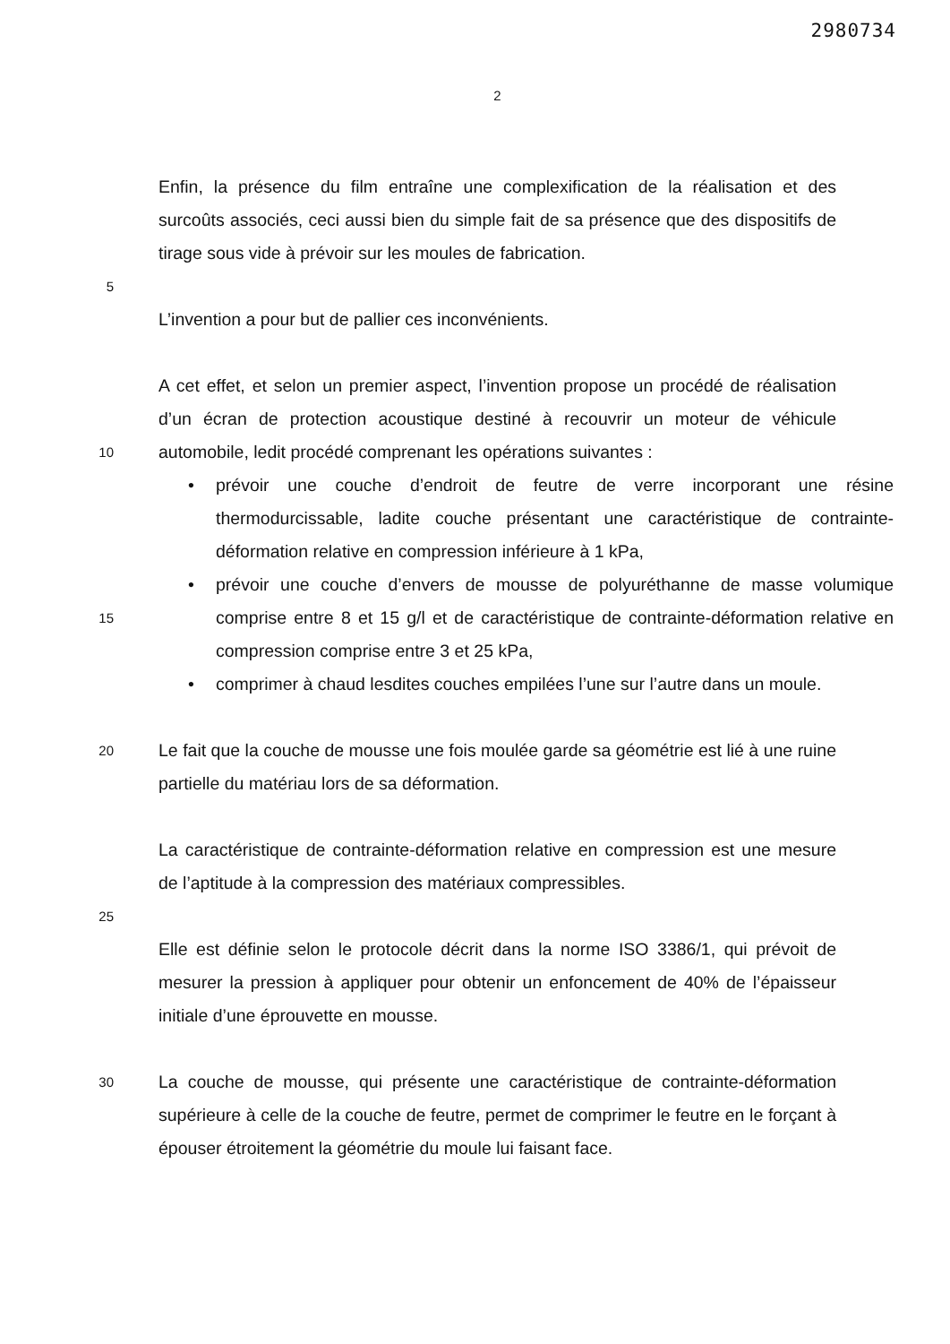2980734
2
Enfin, la présence du film entraîne une complexification de la réalisation et des surcoûts associés, ceci aussi bien du simple fait de sa présence que des dispositifs de tirage sous vide à prévoir sur les moules de fabrication.
5
L’invention a pour but de pallier ces inconvénients.
10
A cet effet, et selon un premier aspect, l’invention propose un procédé de réalisation d’un écran de protection acoustique destiné à recouvrir un moteur de véhicule automobile, ledit procédé comprenant les opérations suivantes :
• prévoir une couche d’endroit de feutre de verre incorporant une résine thermodurcissable, ladite couche présentant une caractéristique de contrainte-déformation relative en compression inférieure à 1 kPa,
15
• prévoir une couche d’envers de mousse de polyuréthanne de masse volumique comprise entre 8 et 15 g/l et de caractéristique de contrainte-déformation relative en compression comprise entre 3 et 25 kPa,
• comprimer à chaud lesdites couches empilées l’une sur l’autre dans un moule.
20
Le fait que la couche de mousse une fois moulée garde sa géométrie est lié à une ruine partielle du matériau lors de sa déformation.
La caractéristique de contrainte-déformation relative en compression est une mesure de l’aptitude à la compression des matériaux compressibles.
25
Elle est définie selon le protocole décrit dans la norme ISO 3386/1, qui prévoit de mesurer la pression à appliquer pour obtenir un enfoncement de 40% de l’épaisseur initiale d’une éprouvette en mousse.
30
La couche de mousse, qui présente une caractéristique de contrainte-déformation supérieure à celle de la couche de feutre, permet de comprimer le feutre en le forçant à épouser étroitement la géométrie du moule lui faisant face.